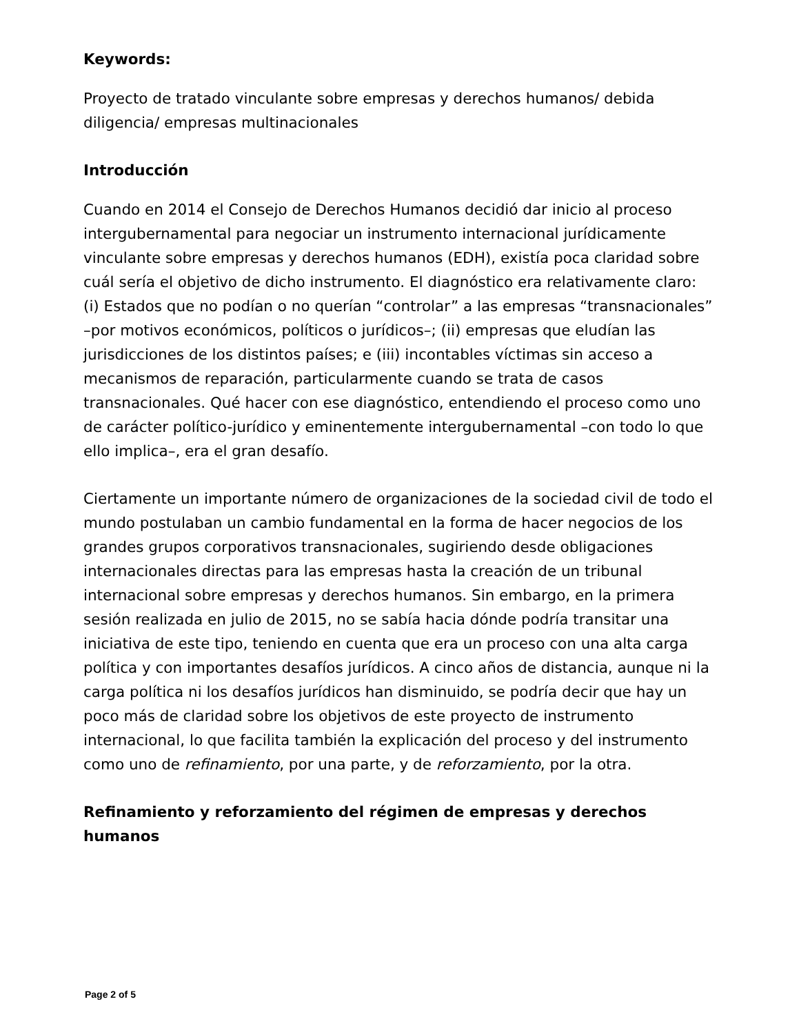Keywords:
Proyecto de tratado vinculante sobre empresas y derechos humanos/ debida diligencia/ empresas multinacionales
Introducción
Cuando en 2014 el Consejo de Derechos Humanos decidió dar inicio al proceso intergubernamental para negociar un instrumento internacional jurídicamente vinculante sobre empresas y derechos humanos (EDH), existía poca claridad sobre cuál sería el objetivo de dicho instrumento. El diagnóstico era relativamente claro: (i) Estados que no podían o no querían “controlar” a las empresas “transnacionales” –por motivos económicos, políticos o jurídicos–; (ii) empresas que eludían las jurisdicciones de los distintos países; e (iii) incontables víctimas sin acceso a mecanismos de reparación, particularmente cuando se trata de casos transnacionales. Qué hacer con ese diagnóstico, entendiendo el proceso como uno de carácter político-jurídico y eminentemente intergubernamental –con todo lo que ello implica–, era el gran desafío.
Ciertamente un importante número de organizaciones de la sociedad civil de todo el mundo postulaban un cambio fundamental en la forma de hacer negocios de los grandes grupos corporativos transnacionales, sugiriendo desde obligaciones internacionales directas para las empresas hasta la creación de un tribunal internacional sobre empresas y derechos humanos. Sin embargo, en la primera sesión realizada en julio de 2015, no se sabía hacia dónde podría transitar una iniciativa de este tipo, teniendo en cuenta que era un proceso con una alta carga política y con importantes desafíos jurídicos. A cinco años de distancia, aunque ni la carga política ni los desafíos jurídicos han disminuido, se podría decir que hay un poco más de claridad sobre los objetivos de este proyecto de instrumento internacional, lo que facilita también la explicación del proceso y del instrumento como uno de refinamiento, por una parte, y de reforzamiento, por la otra.
Refinamiento y reforzamiento del régimen de empresas y derechos humanos
Page 2 of 5